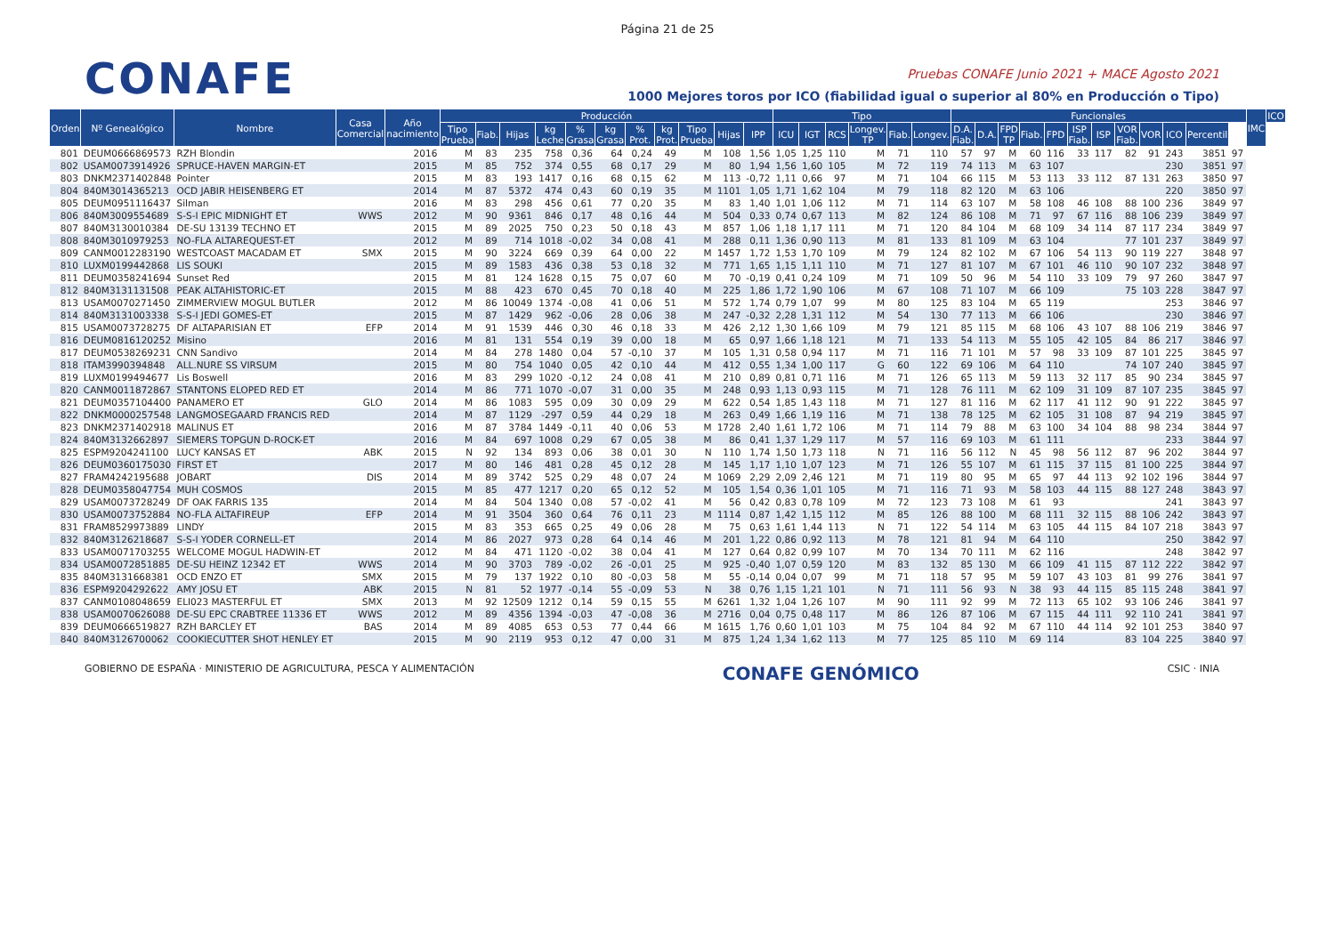Página 21 de 25
CONAFE
Pruebas CONAFE Junio 2021 + MACE Agosto 2021
1000 Mejores toros por ICO (fiabilidad igual o superior al 80% en Producción o Tipo)
| Orden | Nº Genealógico | Nombre | Casa Comercial | Año nacimiento | Producción | | | | | | | | | | | Tipo | | | | | | Funcionales | | | | | | | | | | | | IMC | ICO |
| --- | --- | --- | --- | --- | --- | --- | --- | --- | --- | --- | --- | --- | --- | --- | --- | --- | --- | --- | --- | --- | --- | --- | --- | --- | --- | --- | --- | --- | --- | --- | --- | --- | --- | --- | --- |
| | | | | | Tipo Prueba | Fiab. | Hijas | kg Leche | % Grasa | kg Grasa | % Prot. | kg Prot. | Tipo Prueba | Hijas | IPP | ICU | IGT | RCS | Longev. TP | Fiab. | Longev. | D.A. Fiab. | D.A. | FPD TP | Fiab. | FPD | ISP Fiab. | ISP | VOR Fiab. | VOR | ICO | Percentil | | | |
| 801 | DEUM0666869573 | RZH Blondin | | 2016 | M | 83 | 235 | 758 | 0,36 | 64 | 0,24 | 49 | M | 108 | 1,56 | 1,05 | 1,25 | 110 | M | 71 | 110 | 57 | 97 | M | 60 | 116 | 33 | 117 | 82 | 91 | 243 | 3851 | 97 | | |
| 802 | USAM0073914926 | SPRUCE-HAVEN MARGIN-ET | | 2015 | M | 85 | 752 | 374 | 0,55 | 68 | 0,17 | 29 | M | 80 | 1,94 | 1,56 | 1,60 | 105 | M | 72 | 119 | 74 | 113 | M | 63 | 107 | | | | | 230 | 3851 | 97 | | |
| 803 | DNKM2371402848 | Pointer | | 2015 | M | 83 | 193 | 1417 | 0,16 | 68 | 0,15 | 62 | M | 113 | -0,72 | 1,11 | 0,66 | 97 | M | 71 | 104 | 66 | 115 | M | 53 | 113 | 33 | 112 | 87 | 131 | 263 | 3850 | 97 | | |
| 804 | 840M3014365213 | OCD JABIR HEISENBERG ET | | 2014 | M | 87 | 5372 | 474 | 0,43 | 60 | 0,19 | 35 | M | 1101 | 1,05 | 1,71 | 1,62 | 104 | M | 79 | 118 | 82 | 120 | M | 63 | 106 | | | | | 220 | 3850 | 97 | | |
| 805 | DEUM0951116437 | Silman | | 2016 | M | 83 | 298 | 456 | 0,61 | 77 | 0,20 | 35 | M | 83 | 1,40 | 1,01 | 1,06 | 112 | M | 71 | 114 | 63 | 107 | M | 58 | 108 | 46 | 108 | 88 | 100 | 236 | 3849 | 97 | | |
| 806 | 840M3009554689 | S-S-I EPIC MIDNIGHT ET | WWS | 2012 | M | 90 | 9361 | 846 | 0,17 | 48 | 0,16 | 44 | M | 504 | 0,33 | 0,74 | 0,67 | 113 | M | 82 | 124 | 86 | 108 | M | 71 | 97 | 67 | 116 | 88 | 106 | 239 | 3849 | 97 | | |
| 807 | 840M3130010384 | DE-SU 13139 TECHNO ET | | 2015 | M | 89 | 2025 | 750 | 0,23 | 50 | 0,18 | 43 | M | 857 | 1,06 | 1,18 | 1,17 | 111 | M | 71 | 120 | 84 | 104 | M | 68 | 109 | 34 | 114 | 87 | 117 | 234 | 3849 | 97 | | |
| 808 | 840M3010979253 | NO-FLA ALTAREQUEST-ET | | 2012 | M | 89 | 714 | 1018 | -0,02 | 34 | 0,08 | 41 | M | 288 | 0,11 | 1,36 | 0,90 | 113 | M | 81 | 133 | 81 | 109 | M | 63 | 104 | | | 77 | 101 | 237 | 3849 | 97 | | |
| 809 | CANM0012283190 | WESTCOAST MACADAM ET | SMX | 2015 | M | 90 | 3224 | 669 | 0,39 | 64 | 0,00 | 22 | M | 1457 | 1,72 | 1,53 | 1,70 | 109 | M | 79 | 124 | 82 | 102 | M | 67 | 106 | 54 | 113 | 90 | 119 | 227 | 3848 | 97 | | |
| 810 | LUXM0199442868 | LIS SOUKI | | 2015 | M | 89 | 1583 | 436 | 0,38 | 53 | 0,18 | 32 | M | 771 | 1,65 | 1,15 | 1,11 | 110 | M | 71 | 127 | 81 | 107 | M | 67 | 101 | 46 | 110 | 90 | 107 | 232 | 3848 | 97 | | |
| 811 | DEUM0358241694 | Sunset Red | | 2015 | M | 81 | 124 | 1628 | 0,15 | 75 | 0,07 | 60 | M | 70 | -0,19 | 0,41 | 0,24 | 109 | M | 71 | 109 | 50 | 96 | M | 54 | 110 | 33 | 109 | 79 | 97 | 260 | 3847 | 97 | | |
| 812 | 840M3131131508 | PEAK ALTAHISTORIC-ET | | 2015 | M | 88 | 423 | 670 | 0,45 | 70 | 0,18 | 40 | M | 225 | 1,86 | 1,72 | 1,90 | 106 | M | 67 | 108 | 71 | 107 | M | 66 | 109 | | | 75 | 103 | 228 | 3847 | 97 | | |
| 813 | USAM0070271450 | ZIMMERVIEW MOGUL BUTLER | | 2012 | M | 86 | 10049 | 1374 | -0,08 | 41 | 0,06 | 51 | M | 572 | 1,74 | 0,79 | 1,07 | 99 | M | 80 | 125 | 83 | 104 | M | 65 | 119 | | | | | 253 | 3846 | 97 | | |
| 814 | 840M3131003338 | S-S-I JEDI GOMES-ET | | 2015 | M | 87 | 1429 | 962 | -0,06 | 28 | 0,06 | 38 | M | 247 | -0,32 | 2,28 | 1,31 | 112 | M | 54 | 130 | 77 | 113 | M | 66 | 106 | | | | | 230 | 3846 | 97 | | |
| 815 | USAM0073728275 | DF ALTAPARISIAN ET | EFP | 2014 | M | 91 | 1539 | 446 | 0,30 | 46 | 0,18 | 33 | M | 426 | 2,12 | 1,30 | 1,66 | 109 | M | 79 | 121 | 85 | 115 | M | 68 | 106 | 43 | 107 | 88 | 106 | 219 | 3846 | 97 | | |
| 816 | DEUM0816120252 | Misino | | 2016 | M | 81 | 131 | 554 | 0,19 | 39 | 0,00 | 18 | M | 65 | 0,97 | 1,66 | 1,18 | 121 | M | 71 | 133 | 54 | 113 | M | 55 | 105 | 42 | 105 | 84 | 86 | 217 | 3846 | 97 | | |
| 817 | DEUM0538269231 | CNN Sandivo | | 2014 | M | 84 | 278 | 1480 | 0,04 | 57 | -0,10 | 37 | M | 105 | 1,31 | 0,58 | 0,94 | 117 | M | 71 | 116 | 71 | 101 | M | 57 | 98 | 33 | 109 | 87 | 101 | 225 | 3845 | 97 | | |
| 818 | ITAM3990394848 | ALL.NURE SS VIRSUM | | 2015 | M | 80 | 754 | 1040 | 0,05 | 42 | 0,10 | 44 | M | 412 | 0,55 | 1,34 | 1,00 | 117 | G | 60 | 122 | 69 | 106 | M | 64 | 110 | | | 74 | 107 | 240 | 3845 | 97 | | |
| 819 | LUXM0199494677 | Lis Boswell | | 2016 | M | 83 | 299 | 1020 | -0,12 | 24 | 0,08 | 41 | M | 210 | 0,89 | 0,81 | 0,71 | 116 | M | 71 | 126 | 65 | 113 | M | 59 | 113 | 32 | 117 | 85 | 90 | 234 | 3845 | 97 | | |
| 820 | CANM0011872867 | STANTONS ELOPED RED ET | | 2014 | M | 86 | 771 | 1070 | -0,07 | 31 | 0,00 | 35 | M | 248 | 0,93 | 1,13 | 0,93 | 115 | M | 71 | 128 | 76 | 111 | M | 62 | 109 | 31 | 109 | 87 | 107 | 235 | 3845 | 97 | | |
| 821 | DEUM0357104400 | PANAMERO ET | GLO | 2014 | M | 86 | 1083 | 595 | 0,09 | 30 | 0,09 | 29 | M | 622 | 0,54 | 1,85 | 1,43 | 118 | M | 71 | 127 | 81 | 116 | M | 62 | 117 | 41 | 112 | 90 | 91 | 222 | 3845 | 97 | | |
| 822 | DNKM0000257548 | LANGMOSEGAARD FRANCIS RED | | 2014 | M | 87 | 1129 | -297 | 0,59 | 44 | 0,29 | 18 | M | 263 | 0,49 | 1,66 | 1,19 | 116 | M | 71 | 138 | 78 | 125 | M | 62 | 105 | 31 | 108 | 87 | 94 | 219 | 3845 | 97 | | |
| 823 | DNKM2371402918 | MALINUS ET | | 2016 | M | 87 | 3784 | 1449 | -0,11 | 40 | 0,06 | 53 | M | 1728 | 2,40 | 1,61 | 1,72 | 106 | M | 71 | 114 | 79 | 88 | M | 63 | 100 | 34 | 104 | 88 | 98 | 234 | 3844 | 97 | | |
| 824 | 840M3132662897 | SIEMERS TOPGUN D-ROCK-ET | | 2016 | M | 84 | 697 | 1008 | 0,29 | 67 | 0,05 | 38 | M | 86 | 0,41 | 1,37 | 1,29 | 117 | M | 57 | 116 | 69 | 103 | M | 61 | 111 | | | | | 233 | 3844 | 97 | | |
| 825 | ESPM9204241100 | LUCY KANSAS ET | ABK | 2015 | N | 92 | 134 | 893 | 0,06 | 38 | 0,01 | 30 | N | 110 | 1,74 | 1,50 | 1,73 | 118 | N | 71 | 116 | 56 | 112 | N | 45 | 98 | 56 | 112 | 87 | 96 | 202 | 3844 | 97 | | |
| 826 | DEUM0360175030 | FIRST ET | | 2017 | M | 80 | 146 | 481 | 0,28 | 45 | 0,12 | 28 | M | 145 | 1,17 | 1,10 | 1,07 | 123 | M | 71 | 126 | 55 | 107 | M | 61 | 115 | 37 | 115 | 81 | 100 | 225 | 3844 | 97 | | |
| 827 | FRAM4242195688 | JOBART | DIS | 2014 | M | 89 | 3742 | 525 | 0,29 | 48 | 0,07 | 24 | M | 1069 | 2,29 | 2,09 | 2,46 | 121 | M | 71 | 119 | 80 | 95 | M | 65 | 97 | 44 | 113 | 92 | 102 | 196 | 3844 | 97 | | |
| 828 | DEUM0358047754 | MUH COSMOS | | 2015 | M | 85 | 477 | 1217 | 0,20 | 65 | 0,12 | 52 | M | 105 | 1,54 | 0,36 | 1,01 | 105 | M | 71 | 116 | 71 | 93 | M | 58 | 103 | 44 | 115 | 88 | 127 | 248 | 3843 | 97 | | |
| 829 | USAM0073728249 | DF OAK FARRIS 135 | | 2014 | M | 84 | 504 | 1340 | 0,08 | 57 | -0,02 | 41 | M | 56 | 0,42 | 0,83 | 0,78 | 109 | M | 72 | 123 | 73 | 108 | M | 61 | 93 | | | | | 241 | 3843 | 97 | | |
| 830 | USAM0073752884 | NO-FLA ALTAFIREUP | EFP | 2014 | M | 91 | 3504 | 360 | 0,64 | 76 | 0,11 | 23 | M | 1114 | 0,87 | 1,42 | 1,15 | 112 | M | 85 | 126 | 88 | 100 | M | 68 | 111 | 32 | 115 | 88 | 106 | 242 | 3843 | 97 | | |
| 831 | FRAM8529973889 | LINDY | | 2015 | M | 83 | 353 | 665 | 0,25 | 49 | 0,06 | 28 | M | 75 | 0,63 | 1,61 | 1,44 | 113 | N | 71 | 122 | 54 | 114 | M | 63 | 105 | 44 | 115 | 84 | 107 | 218 | 3843 | 97 | | |
| 832 | 840M3126218687 | S-S-I YODER CORNELL-ET | | 2014 | M | 86 | 2027 | 973 | 0,28 | 64 | 0,14 | 46 | M | 201 | 1,22 | 0,86 | 0,92 | 113 | M | 78 | 121 | 81 | 94 | M | 64 | 110 | | | | | 250 | 3842 | 97 | | |
| 833 | USAM0071703255 | WELCOME MOGUL HADWIN-ET | | 2012 | M | 84 | 471 | 1120 | -0,02 | 38 | 0,04 | 41 | M | 127 | 0,64 | 0,82 | 0,99 | 107 | M | 70 | 134 | 70 | 111 | M | 62 | 116 | | | | | 248 | 3842 | 97 | | |
| 834 | USAM0072851885 | DE-SU HEINZ 12342 ET | WWS | 2014 | M | 90 | 3703 | 789 | -0,02 | 26 | -0,01 | 25 | M | 925 | -0,40 | 1,07 | 0,59 | 120 | M | 83 | 132 | 85 | 130 | M | 66 | 109 | 41 | 115 | 87 | 112 | 222 | 3842 | 97 | | |
| 835 | 840M3131668381 | OCD ENZO ET | SMX | 2015 | M | 79 | 137 | 1922 | 0,10 | 80 | -0,03 | 58 | M | 55 | -0,14 | 0,04 | 0,07 | 99 | M | 71 | 118 | 57 | 95 | M | 59 | 107 | 43 | 103 | 81 | 99 | 276 | 3841 | 97 | | |
| 836 | ESPM9204292622 | AMY JOSU ET | ABK | 2015 | N | 81 | 52 | 1977 | -0,14 | 55 | -0,09 | 53 | N | 38 | 0,76 | 1,15 | 1,21 | 101 | N | 71 | 111 | 56 | 93 | N | 38 | 93 | 44 | 115 | 85 | 115 | 248 | 3841 | 97 | | |
| 837 | CANM0108048659 | ELI023 MASTERFUL ET | SMX | 2013 | M | 92 | 12509 | 1212 | 0,14 | 59 | 0,15 | 55 | M | 6261 | 1,32 | 1,04 | 1,26 | 107 | M | 90 | 111 | 92 | 99 | M | 72 | 113 | 65 | 102 | 93 | 106 | 246 | 3841 | 97 | | |
| 838 | USAM0070626088 | DE-SU EPC CRABTREE 11336 ET | WWS | 2012 | M | 89 | 4356 | 1394 | -0,03 | 47 | -0,08 | 36 | M | 2716 | 0,04 | 0,75 | 0,48 | 117 | M | 86 | 126 | 87 | 106 | M | 67 | 115 | 44 | 111 | 92 | 110 | 241 | 3841 | 97 | | |
| 839 | DEUM0666519827 | RZH BARCLEY ET | BAS | 2014 | M | 89 | 4085 | 653 | 0,53 | 77 | 0,44 | 66 | M | 1615 | 1,76 | 0,60 | 1,01 | 103 | M | 75 | 104 | 84 | 92 | M | 67 | 110 | 44 | 114 | 92 | 101 | 253 | 3840 | 97 | | |
| 840 | 840M3126700062 | COOKIECUTTER SHOT HENLEY ET | | 2015 | M | 90 | 2119 | 953 | 0,12 | 47 | 0,00 | 31 | M | 875 | 1,24 | 1,34 | 1,62 | 113 | M | 77 | 125 | 85 | 110 | M | 69 | 114 | | | 83 | 104 | 225 | 3840 | 97 | | |
GOBIERNO DE ESPAÑA · MINISTERIO DE AGRICULTURA, PESCA Y ALIMENTACIÓN
CONAFE GENÓMICO
CSIC · INIA